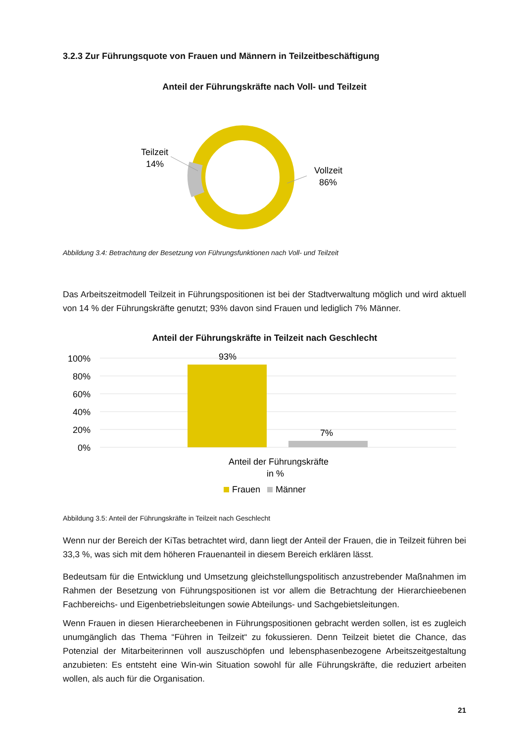3.2.3 Zur Führungsquote von Frauen und Männern in Teilzeitbeschäftigung
Anteil der Führungskräfte nach Voll- und Teilzeit
Teilzeit
14%
Vollzeit
86%
Abbildung 3.4: Betrachtung der Besetzung von Führungsfunktionen nach Voll- und Teilzeit
Das Arbeitszeitmodell Teilzeit in Führungspositionen ist bei der Stadtverwaltung möglich und wird aktuell von 14 % der Führungskräfte genutzt; 93% davon sind Frauen und lediglich 7% Männer.
Anteil der Führungskräfte in Teilzeit nach Geschlecht
100%
80%
60%
40%
20%
0%
93%
7%
Anteil der Führungskräfte
in %
Frauen
Männer
Abbildung 3.5: Anteil der Führungskräfte in Teilzeit nach Geschlecht
Wenn nur der Bereich der KiTas betrachtet wird, dann liegt der Anteil der Frauen, die in Teilzeit führen bei 33,3 %, was sich mit dem höheren Frauenanteil in diesem Bereich erklären lässt.
Bedeutsam für die Entwicklung und Umsetzung gleichstellungspolitisch anzustrebender Maßnahmen im Rahmen der Besetzung von Führungspositionen ist vor allem die Betrachtung der Hierarchieebenen Fachbereichs- und Eigenbetriebsleitungen sowie Abteilungs- und Sachgebietsleitungen.
Wenn Frauen in diesen Hierarcheebenen in Führungspositionen gebracht werden sollen, ist es zugleich unumgänglich das Thema “Führen in Teilzeit“ zu fokussieren. Denn Teilzeit bietet die Chance, das Potenzial der Mitarbeiterinnen voll auszuschöpfen und lebensphasenbezogene Arbeitszeitgestaltung anzubieten: Es entsteht eine Win-win Situation sowohl für alle Führungskräfte, die reduziert arbeiten wollen, als auch für die Organisation.
21